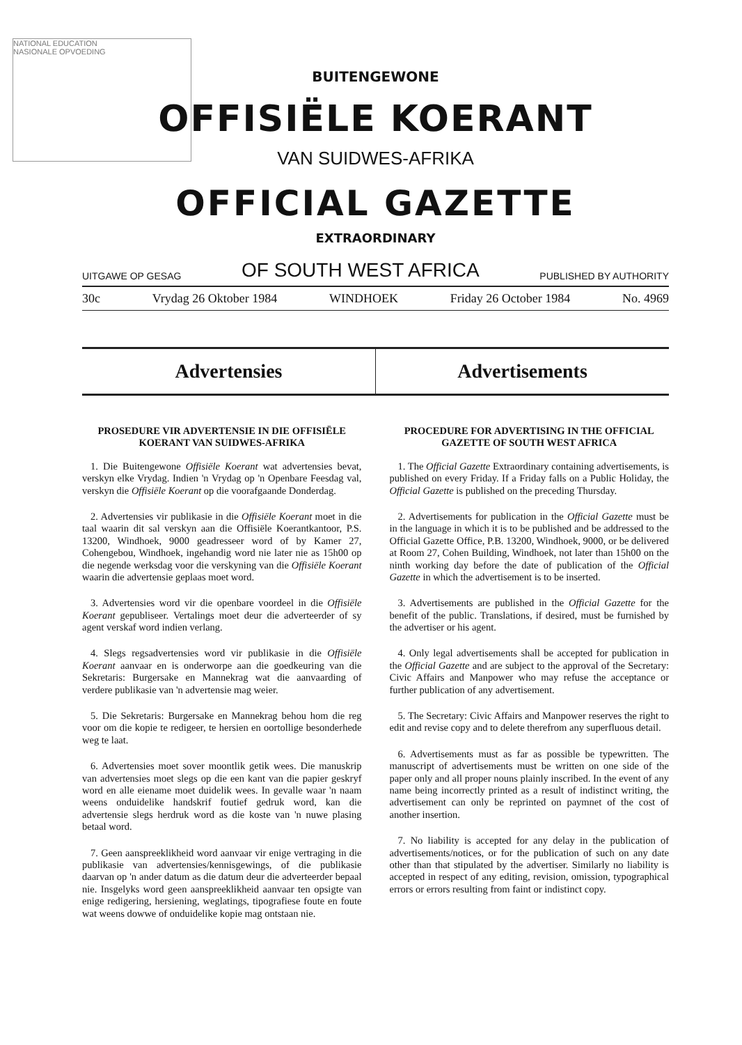NATIONAL EDUCATION
NASIONALE OPVOEDING
BUITENGEWONE
OFFISIËLE KOERANT
VAN SUIDWES-AFRIKA
OFFICIAL GAZETTE
EXTRAORDINARY
UITGAWE OP GESAG OF SOUTH WEST AFRICA PUBLISHED BY AUTHORITY
30c Vrydag 26 Oktober 1984 WINDHOEK Friday 26 October 1984 No. 4969
Advertensies Advertisements
PROSEDURE VIR ADVERTENSIE IN DIE OFFISIËLE KOERANT VAN SUIDWES-AFRIKA
1. Die Buitengewone Offisiële Koerant wat advertensies bevat, verskyn elke Vrydag. Indien 'n Vrydag op 'n Openbare Feesdag val, verskyn die Offisiële Koerant op die voorafgaande Donderdag.
2. Advertensies vir publikasie in die Offisiële Koerant moet in die taal waarin dit sal verskyn aan die Offisiële Koerantkantoor, P.S. 13200, Windhoek, 9000 geadresseer word of by Kamer 27, Cohengebou, Windhoek, ingehandig word nie later nie as 15h00 op die negende werksdag voor die verskyning van die Offisiële Koerant waarin die advertensie geplaas moet word.
3. Advertensies word vir die openbare voordeel in die Offisiële Koerant gepubliseer. Vertalings moet deur die adverteerder of sy agent verskaf word indien verlang.
4. Slegs regsadvertensies word vir publikasie in die Offisiële Koerant aanvaar en is onderworpe aan die goedkeuring van die Sekretaris: Burgersake en Mannekrag wat die aanvaarding of verdere publikasie van 'n advertensie mag weier.
5. Die Sekretaris: Burgersake en Mannekrag behou hom die reg voor om die kopie te redigeer, te hersien en oortollige besonderhede weg te laat.
6. Advertensies moet sover moontlik getik wees. Die manuskrip van advertensies moet slegs op die een kant van die papier geskryf word en alle eiename moet duidelik wees. In gevalle waar 'n naam weens onduidelike handskrif foutief gedruk word, kan die advertensie slegs herdruk word as die koste van 'n nuwe plasing betaal word.
7. Geen aanspreeklikheid word aanvaar vir enige vertraging in die publikasie van advertensies/kennisgewings, of die publikasie daarvan op 'n ander datum as die datum deur die adverteerder bepaal nie. Insgelyks word geen aanspreeklikheid aanvaar ten opsigte van enige redigering, hersiening, weglatings, tipografiese foute en foute wat weens dowwe of onduidelike kopie mag ontstaan nie.
PROCEDURE FOR ADVERTISING IN THE OFFICIAL GAZETTE OF SOUTH WEST AFRICA
1. The Official Gazette Extraordinary containing advertisements, is published on every Friday. If a Friday falls on a Public Holiday, the Official Gazette is published on the preceding Thursday.
2. Advertisements for publication in the Official Gazette must be in the language in which it is to be published and be addressed to the Official Gazette Office, P.B. 13200, Windhoek, 9000, or be delivered at Room 27, Cohen Building, Windhoek, not later than 15h00 on the ninth working day before the date of publication of the Official Gazette in which the advertisement is to be inserted.
3. Advertisements are published in the Official Gazette for the benefit of the public. Translations, if desired, must be furnished by the advertiser or his agent.
4. Only legal advertisements shall be accepted for publication in the Official Gazette and are subject to the approval of the Secretary: Civic Affairs and Manpower who may refuse the acceptance or further publication of any advertisement.
5. The Secretary: Civic Affairs and Manpower reserves the right to edit and revise copy and to delete therefrom any superfluous detail.
6. Advertisements must as far as possible be typewritten. The manuscript of advertisements must be written on one side of the paper only and all proper nouns plainly inscribed. In the event of any name being incorrectly printed as a result of indistinct writing, the advertisement can only be reprinted on paymnet of the cost of another insertion.
7. No liability is accepted for any delay in the publication of advertisements/notices, or for the publication of such on any date other than that stipulated by the advertiser. Similarly no liability is accepted in respect of any editing, revision, omission, typographical errors or errors resulting from faint or indistinct copy.